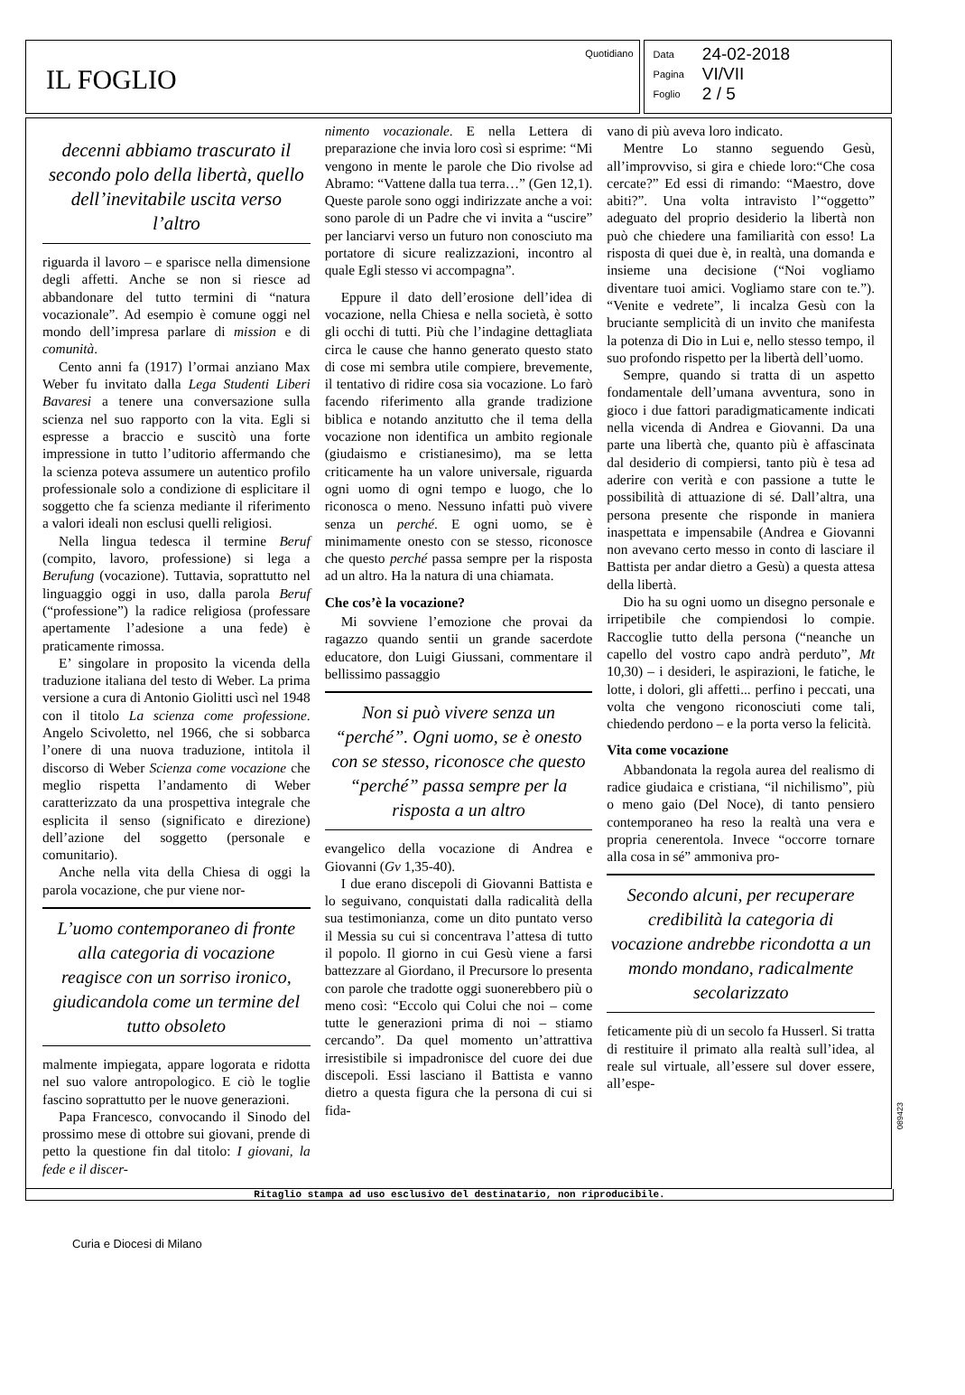IL FOGLIO
Quotidiano
| Data | 24-02-2018 |
| Pagina | VI/VII |
| Foglio | 2 / 5 |
decenni abbiamo trascurato il secondo polo della libertà, quello dell’inevitabile uscita verso l’altro
riguarda il lavoro – e sparisce nella dimensione degli affetti. Anche se non si riesce ad abbandonare del tutto termini di “natura vocazionale”. Ad esempio è comune oggi nel mondo dell’impresa parlare di mission e di comunità.
Cento anni fa (1917) l’ormai anziano Max Weber fu invitato dalla Lega Studenti Liberi Bavaresi a tenere una conversazione sulla scienza nel suo rapporto con la vita. Egli si espresse a braccio e suscitò una forte impressione in tutto l’uditorio affermando che la scienza poteva assumere un autentico profilo professionale solo a condizione di esplicitare il soggetto che fa scienza mediante il riferimento a valori ideali non esclusi quelli religiosi.
Nella lingua tedesca il termine Beruf (compito, lavoro, professione) si lega a Berufung (vocazione). Tuttavia, soprattutto nel linguaggio oggi in uso, dalla parola Beruf (“professione”) la radice religiosa (professare apertamente l’adesione a una fede) è praticamente rimossa.
E’ singolare in proposito la vicenda della traduzione italiana del testo di Weber. La prima versione a cura di Antonio Giolitti uscì nel 1948 con il titolo La scienza come professione. Angelo Scivoletto, nel 1966, che si sobbarca l’onere di una nuova traduzione, intitola il discorso di Weber Scienza come vocazione che meglio rispetta l’andamento di Weber caratterizzato da una prospettiva integrale che esplicita il senso (significato e direzione) dell’azione del soggetto (personale e comunitario).
Anche nella vita della Chiesa di oggi la parola vocazione, che pur viene nor-
L’uomo contemporaneo di fronte alla categoria di vocazione reagisce con un sorriso ironico, giudicandola come un termine del tutto obsoleto
malmente impiegata, appare logorata e ridotta nel suo valore antropologico. E ciò le toglie fascino soprattutto per le nuove generazioni.
Papa Francesco, convocando il Sinodo del prossimo mese di ottobre sui giovani, prende di petto la questione fin dal titolo: I giovani, la fede e il discer-
nimento vocazionale. E nella Lettera di preparazione che invia loro così si esprime: “Mi vengono in mente le parole che Dio rivolse ad Abramo: “Vattene dalla tua terra…” (Gen 12,1). Queste parole sono oggi indirizzate anche a voi: sono parole di un Padre che vi invita a “uscire” per lanciarvi verso un futuro non conosciuto ma portatore di sicure realizzazioni, incontro al quale Egli stesso vi accompagna”.
Eppure il dato dell’erosione dell’idea di vocazione, nella Chiesa e nella società, è sotto gli occhi di tutti. Più che l’indagine dettagliata circa le cause che hanno generato questo stato di cose mi sembra utile compiere, brevemente, il tentativo di ridire cosa sia vocazione. Lo farò facendo riferimento alla grande tradizione biblica e notando anzitutto che il tema della vocazione non identifica un ambito regionale (giudaismo e cristianesimo), ma se letta criticamente ha un valore universale, riguarda ogni uomo di ogni tempo e luogo, che lo riconosca o meno. Nessuno infatti può vivere senza un perché. E ogni uomo, se è minimamente onesto con se stesso, riconosce che questo perché passa sempre per la risposta ad un altro. Ha la natura di una chiamata.
Che cos’è la vocazione?
Mi sovviene l’emozione che provai da ragazzo quando sentii un grande sacerdote educatore, don Luigi Giussani, commentare il bellissimo passaggio
Non si può vivere senza un “perché”. Ogni uomo, se è onesto con se stesso, riconosce che questo “perché” passa sempre per la risposta a un altro
evangelico della vocazione di Andrea e Giovanni (Gv 1,35-40).
I due erano discepoli di Giovanni Battista e lo seguivano, conquistati dalla radicalità della sua testimonianza, come un dito puntato verso il Messia su cui si concentrava l’attesa di tutto il popolo. Il giorno in cui Gesù viene a farsi battezzare al Giordano, il Precursore lo presenta con parole che tradotte oggi suonerebbero più o meno così: “Eccolo qui Colui che noi – come tutte le generazioni prima di noi – stiamo cercando”. Da quel momento un’attrattiva irresistibile si impadronisce del cuore dei due discepoli. Essi lasciano il Battista e vanno dietro a questa figura che la persona di cui si fida-
vano di più aveva loro indicato.
Mentre Lo stanno seguendo Gesù, all’improvviso, si gira e chiede loro:“Che cosa cercate?” Ed essi di rimando: “Maestro, dove abiti?”. Una volta intravisto l’“oggetto” adeguato del proprio desiderio la libertà non può che chiedere una familiarità con esso! La risposta di quei due è, in realtà, una domanda e insieme una decisione (“Noi vogliamo diventare tuoi amici. Vogliamo stare con te.”). “Venite e vedrete”, li incalza Gesù con la bruciante semplicità di un invito che manifesta la potenza di Dio in Lui e, nello stesso tempo, il suo profondo rispetto per la libertà dell’uomo.
Sempre, quando si tratta di un aspetto fondamentale dell’umana avventura, sono in gioco i due fattori paradigmaticamente indicati nella vicenda di Andrea e Giovanni. Da una parte una libertà che, quanto più è affascinata dal desiderio di compiersi, tanto più è tesa ad aderire con verità e con passione a tutte le possibilità di attuazione di sé. Dall’altra, una persona presente che risponde in maniera inaspettata e impensabile (Andrea e Giovanni non avevano certo messo in conto di lasciare il Battista per andar dietro a Gesù) a questa attesa della libertà.
Dio ha su ogni uomo un disegno personale e irripetibile che compiendosi lo compie. Raccoglie tutto della persona (“neanche un capello del vostro capo andrà perduto”, Mt 10,30) – i desideri, le aspirazioni, le fatiche, le lotte, i dolori, gli affetti... perfino i peccati, una volta che vengono riconosciuti come tali, chiedendo perdono – e la porta verso la felicità.
Vita come vocazione
Abbandonata la regola aurea del realismo di radice giudaica e cristiana, “il nichilismo”, più o meno gaio (Del Noce), di tanto pensiero contemporaneo ha reso la realtà una vera e propria cenerentola. Invece “occorre tornare alla cosa in sé” ammoniva pro-
Secondo alcuni, per recuperare credibilità la categoria di vocazione andrebbe ricondotta a un mondo mondano, radicalmente secolarizzato
feticamente più di un secolo fa Husserl. Si tratta di restituire il primato alla realtà sull’idea, al reale sul virtuale, all’essere sul dover essere, all’espe-
Ritaglio stampa ad uso esclusivo del destinatario, non riproducibile.
089423
Curia e Diocesi di Milano